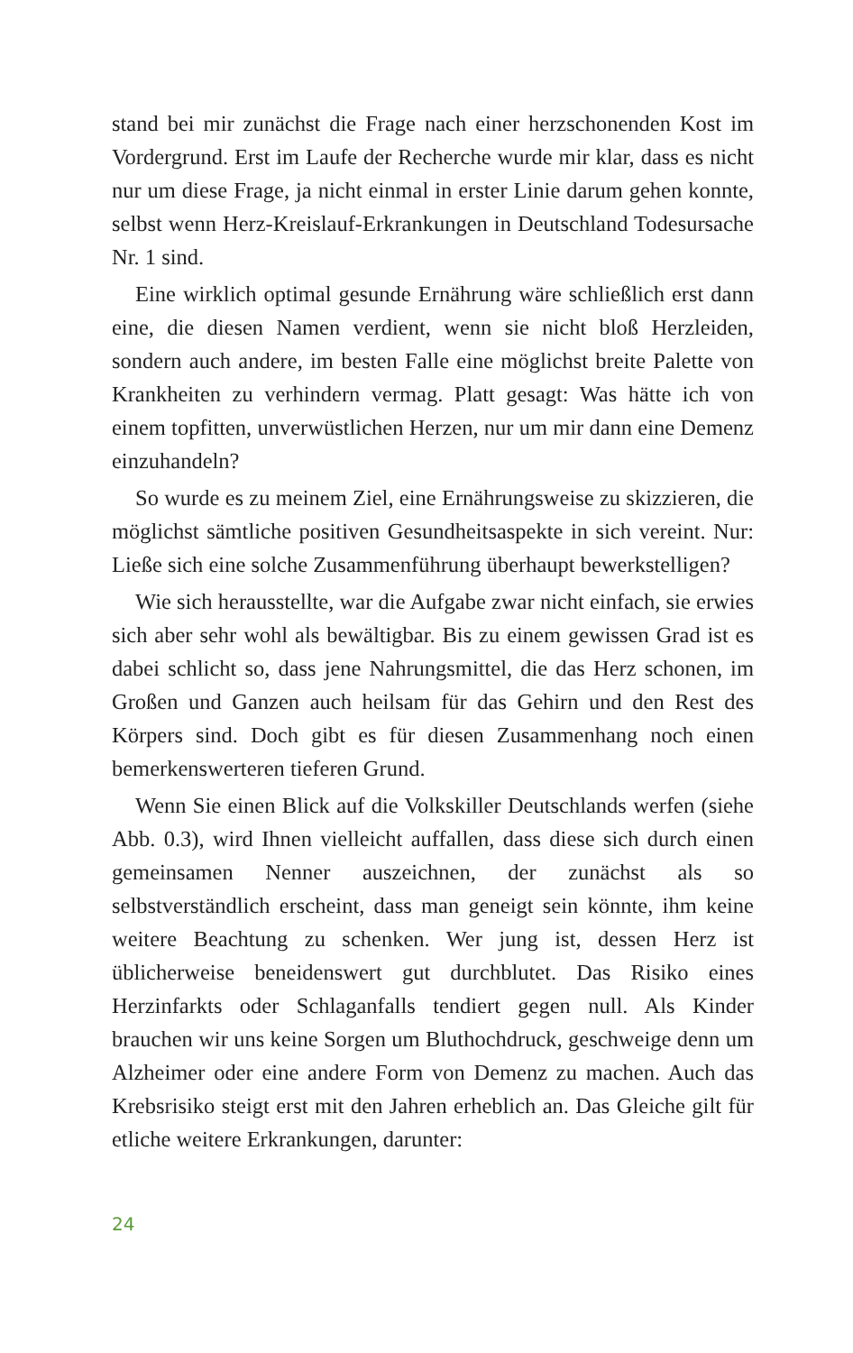stand bei mir zunächst die Frage nach einer herzschonenden Kost im Vordergrund. Erst im Laufe der Recherche wurde mir klar, dass es nicht nur um diese Frage, ja nicht einmal in erster Linie darum gehen konnte, selbst wenn Herz-Kreislauf-Erkrankungen in Deutschland Todesursache Nr. 1 sind.
Eine wirklich optimal gesunde Ernährung wäre schließlich erst dann eine, die diesen Namen verdient, wenn sie nicht bloß Herzleiden, sondern auch andere, im besten Falle eine möglichst breite Palette von Krankheiten zu verhindern vermag. Platt gesagt: Was hätte ich von einem topfitten, unverwüstlichen Herzen, nur um mir dann eine Demenz einzuhandeln?
So wurde es zu meinem Ziel, eine Ernährungsweise zu skizzieren, die möglichst sämtliche positiven Gesundheitsaspekte in sich vereint. Nur: Ließe sich eine solche Zusammenführung überhaupt bewerkstelligen?
Wie sich herausstellte, war die Aufgabe zwar nicht einfach, sie erwies sich aber sehr wohl als bewältigbar. Bis zu einem gewissen Grad ist es dabei schlicht so, dass jene Nahrungsmittel, die das Herz schonen, im Großen und Ganzen auch heilsam für das Gehirn und den Rest des Körpers sind. Doch gibt es für diesen Zusammenhang noch einen bemerkenswerteren tieferen Grund.
Wenn Sie einen Blick auf die Volkskiller Deutschlands werfen (siehe Abb. 0.3), wird Ihnen vielleicht auffallen, dass diese sich durch einen gemeinsamen Nenner auszeichnen, der zunächst als so selbstverständlich erscheint, dass man geneigt sein könnte, ihm keine weitere Beachtung zu schenken. Wer jung ist, dessen Herz ist üblicherweise beneidenswert gut durchblutet. Das Risiko eines Herzinfarkts oder Schlaganfalls tendiert gegen null. Als Kinder brauchen wir uns keine Sorgen um Bluthochdruck, geschweige denn um Alzheimer oder eine andere Form von Demenz zu machen. Auch das Krebsrisiko steigt erst mit den Jahren erheblich an. Das Gleiche gilt für etliche weitere Erkrankungen, darunter:
24